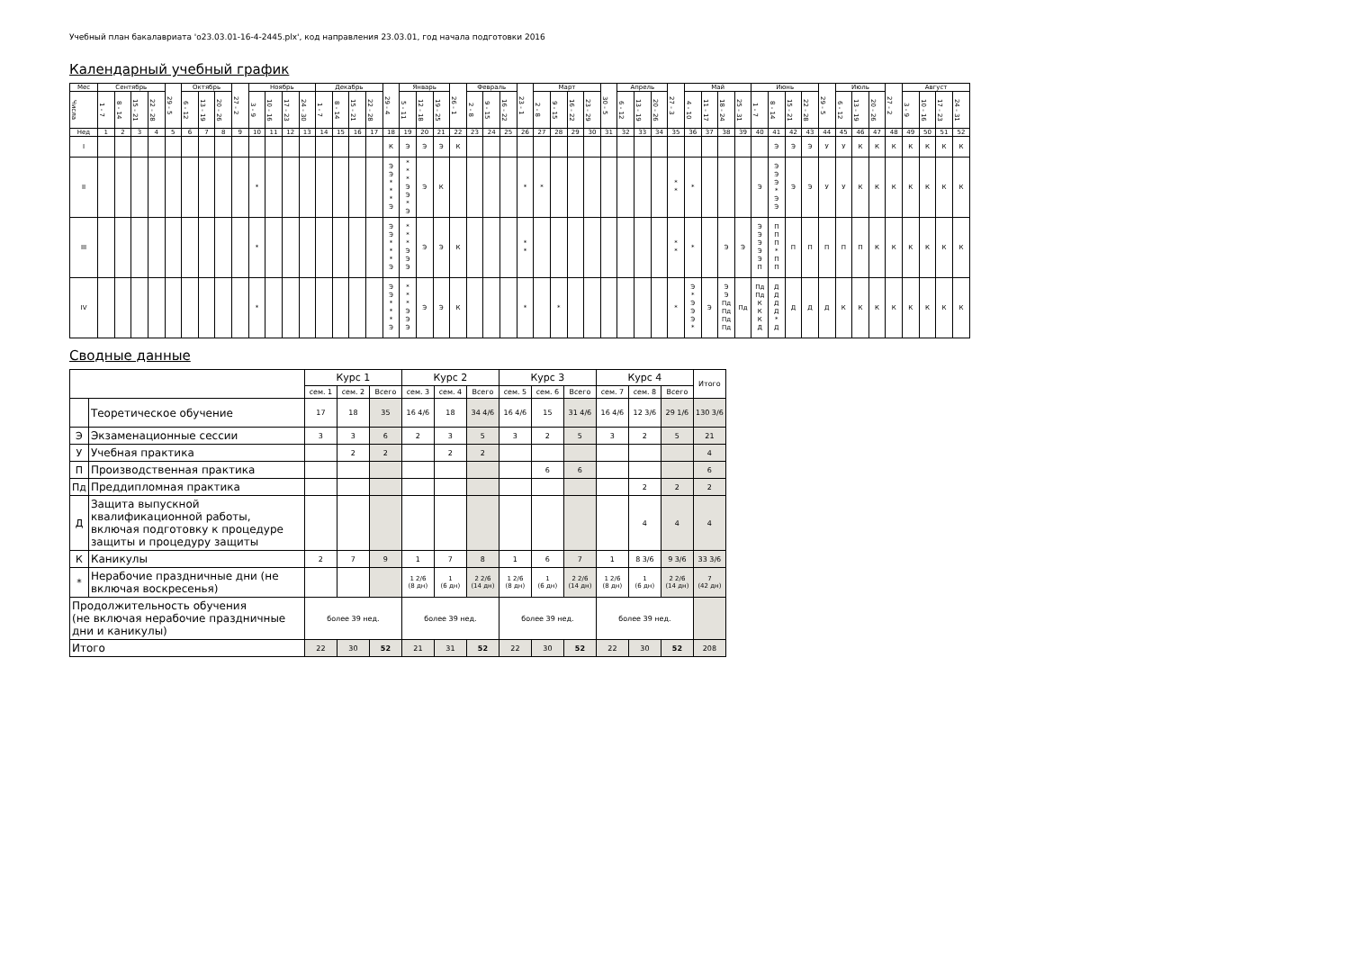Учебный план бакалавриата 'o23.03.01-16-4-2445.plx', код направления 23.03.01, год начала подготовки 2016
Календарный учебный график
| Мес | Сентябрь | | | | 29 - 5 | Октябрь | | | 27 - 2 | Ноябрь | | | | Декабрь | | | | 29 - 4 | Январь | | | 26 - 1 | Февраль | | | 23 - 1 | Март | | | | 30 - 5 | Апрель | | | 27 - 3 | Май | | | | Июнь | | | | 29 - 5 | Июль | | | 27 - 2 | Август | | | |
| --- | --- | --- | --- | --- | --- | --- | --- | --- | --- | --- | --- | --- | --- | --- | --- | --- | --- | --- | --- | --- | --- | --- | --- | --- | --- | --- | --- | --- | --- | --- | --- | --- | --- | --- | --- | --- | --- | --- | --- | --- | --- | --- | --- | --- | --- | --- | --- | --- | --- | --- | --- | --- |
| Числа | 1 - 7 | 8 - 14 | 15 - 21 | 22 - 28 | | 6 - 12 | 13 - 19 | 20 - 26 | | 3 - 9 | 10 - 16 | 17 - 23 | 24 - 30 | 1 - 7 | 8 - 14 | 15 - 21 | 22 - 28 | | 5 - 11 | 12 - 18 | 19 - 25 | | 2 - 8 | 9 - 15 | 16 - 22 | | 2 - 8 | 9 - 15 | 16 - 22 | 23 - 29 | | 6 - 12 | 13 - 19 | 20 - 26 | | 4 - 10 | 11 - 17 | 18 - 24 | 25 - 31 | 1 - 7 | 8 - 14 | 15 - 21 | 22 - 28 | | 6 - 12 | 13 - 19 | 20 - 26 | | 3 - 9 | 10 - 16 | 17 - 23 | 24 - 31 |
| Нед | 1 | 2 | 3 | 4 | 5 | 6 | 7 | 8 | 9 | 10 | 11 | 12 | 13 | 14 | 15 | 16 | 17 | 18 | 19 | 20 | 21 | 22 | 23 | 24 | 25 | 26 | 27 | 28 | 29 | 30 | 31 | 32 | 33 | 34 | 35 | 36 | 37 | 38 | 39 | 40 | 41 | 42 | 43 | 44 | 45 | 46 | 47 | 48 | 49 | 50 | 51 | 52 |
| I | | | | | | | | | | | | | | | | | | К | Э | Э | Э | К | | | | | | | | | | | | | | | | | | | Э | Э | Э | У | У | К | К | К | К | К | К | К |
| II | | | | | | | | | | * | | | | | | | | Э Э * * * Э | * * * Э Э * Э | Э | К | | | | | * | * | | | | | | | | * * | * | | | | Э | Э Э Э * Э Э | Э | Э | У | У | К | К | К | К | К | К | К |
| III | | | | | | | | | | * | | | | | | | | Э Э * * * Э | * * * Э Э Э | Э | Э | К | | | | * * | | | | | | | | | * * | * | | Э | Э | Э Э Э Э Э П | П П П * П П | П | П | П | П | П | К | К | К | К | К | К |
| IV | | | | | | | | | | * | | | | | | | | Э Э * * * Э | * * * Э Э Э | Э | Э | К | | | | * | | * | | | | | | | * | Э * Э Э Э * | Э | Э Э Пд Пд Пд Пд | Пд | Пд Пд К К К Д | Д Д Д Д * Д | Д | Д | Д | К | К | К | К | К | К | К | К |
Сводные данные
| | | Курс 1 | | | Курс 2 | | | Курс 3 | | | Курс 4 | | | Итого |
| --- | --- | --- | --- | --- | --- | --- | --- | --- | --- | --- | --- | --- | --- | --- |
| | | сем. 1 | сем. 2 | Всего | сем. 3 | сем. 4 | Всего | сем. 5 | сем. 6 | Всего | сем. 7 | сем. 8 | Всего | |
| | Теоретическое обучение | 17 | 18 | 35 | 16 4/6 | 18 | 34 4/6 | 16 4/6 | 15 | 31 4/6 | 16 4/6 | 12 3/6 | 29 1/6 | 130 3/6 |
| Э | Экзаменационные сессии | 3 | 3 | 6 | 2 | 3 | 5 | 3 | 2 | 5 | 3 | 2 | 5 | 21 |
| У | Учебная практика | | 2 | 2 | | 2 | 2 | | | | | | | 4 |
| П | Производственная практика | | | | | | | | 6 | 6 | | | | 6 |
| Пд | Преддипломная практика | | | | | | | | | | | 2 | 2 | 2 |
| Д | Защита выпускной квалификационной работы, включая подготовку к процедуре защиты и процедуру защиты | | | | | | | | | | | 4 | 4 | 4 |
| К | Каникулы | 2 | 7 | 9 | 1 | 7 | 8 | 1 | 6 | 7 | 1 | 8 3/6 | 9 3/6 | 33 3/6 |
| * | Нерабочие праздничные дни (не включая воскресенья) | | | | 1 2/6 (8 дн) | 1 (6 дн) | 2 2/6 (14 дн) | 1 2/6 (8 дн) | 1 (6 дн) | 2 2/6 (14 дн) | 1 2/6 (8 дн) | 1 (6 дн) | 2 2/6 (14 дн) | 7 (42 дн) |
| Продолжительность обучения (не включая нерабочие праздничные дни и каникулы) | | более 39 нед. | | | более 39 нед. | | | более 39 нед. | | | более 39 нед. | | | |
| Итого | | 22 | 30 | 52 | 21 | 31 | 52 | 22 | 30 | 52 | 22 | 30 | 52 | 208 |